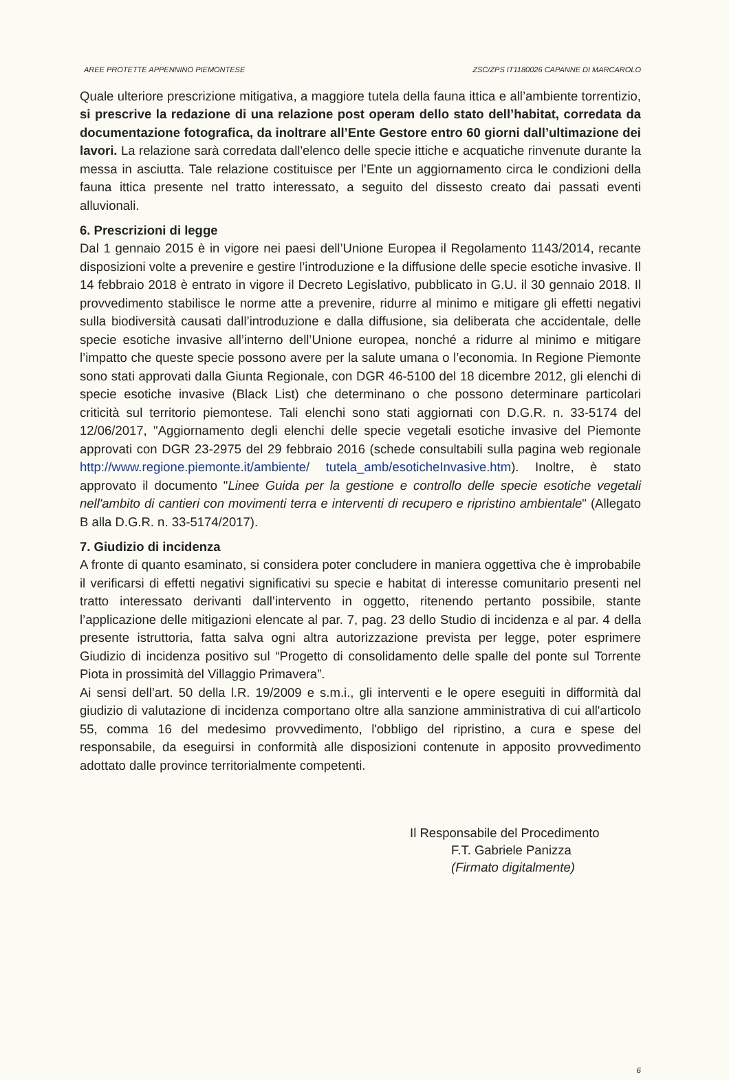AREE PROTETTE APPENNINO PIEMONTESE ZSC/ZPS IT1180026 CAPANNE DI MARCAROLO
Quale ulteriore prescrizione mitigativa, a maggiore tutela della fauna ittica e all’ambiente torrentizio, si prescrive la redazione di una relazione post operam dello stato dell’habitat, corredata da documentazione fotografica, da inoltrare all’Ente Gestore entro 60 giorni dall’ultimazione dei lavori. La relazione sarà corredata dall'elenco delle specie ittiche e acquatiche rinvenute durante la messa in asciutta. Tale relazione costituisce per l’Ente un aggiornamento circa le condizioni della fauna ittica presente nel tratto interessato, a seguito del dissesto creato dai passati eventi alluvionali.
6. Prescrizioni di legge
Dal 1 gennaio 2015 è in vigore nei paesi dell’Unione Europea il Regolamento 1143/2014, recante disposizioni volte a prevenire e gestire l’introduzione e la diffusione delle specie esotiche invasive. Il 14 febbraio 2018 è entrato in vigore il Decreto Legislativo, pubblicato in G.U. il 30 gennaio 2018. Il provvedimento stabilisce le norme atte a prevenire, ridurre al minimo e mitigare gli effetti negativi sulla biodiversità causati dall’introduzione e dalla diffusione, sia deliberata che accidentale, delle specie esotiche invasive all’interno dell’Unione europea, nonché a ridurre al minimo e mitigare l’impatto che queste specie possono avere per la salute umana o l’economia. In Regione Piemonte sono stati approvati dalla Giunta Regionale, con DGR 46-5100 del 18 dicembre 2012, gli elenchi di specie esotiche invasive (Black List) che determinano o che possono determinare particolari criticità sul territorio piemontese. Tali elenchi sono stati aggiornati con D.G.R. n. 33-5174 del 12/06/2017, "Aggiornamento degli elenchi delle specie vegetali esotiche invasive del Piemonte approvati con DGR 23-2975 del 29 febbraio 2016 (schede consultabili sulla pagina web regionale http://www.regione.piemonte.it/ambiente/ tutela_amb/esoticheInvasive.htm). Inoltre, è stato approvato il documento "Linee Guida per la gestione e controllo delle specie esotiche vegetali nell'ambito di cantieri con movimenti terra e interventi di recupero e ripristino ambientale" (Allegato B alla D.G.R. n. 33-5174/2017).
7. Giudizio di incidenza
A fronte di quanto esaminato, si considera poter concludere in maniera oggettiva che è improbabile il verificarsi di effetti negativi significativi su specie e habitat di interesse comunitario presenti nel tratto interessato derivanti dall’intervento in oggetto, ritenendo pertanto possibile, stante l’applicazione delle mitigazioni elencate al par. 7, pag. 23 dello Studio di incidenza e al par. 4 della presente istruttoria, fatta salva ogni altra autorizzazione prevista per legge, poter esprimere Giudizio di incidenza positivo sul “Progetto di consolidamento delle spalle del ponte sul Torrente Piota in prossimità del Villaggio Primavera”.
Ai sensi dell’art. 50 della l.R. 19/2009 e s.m.i., gli interventi e le opere eseguiti in difformità dal giudizio di valutazione di incidenza comportano oltre alla sanzione amministrativa di cui all'articolo 55, comma 16 del medesimo provvedimento, l'obbligo del ripristino, a cura e spese del responsabile, da eseguirsi in conformità alle disposizioni contenute in apposito provvedimento adottato dalle province territorialmente competenti.
Il Responsabile del Procedimento
F.T. Gabriele Panizza
(Firmato digitalmente)
6